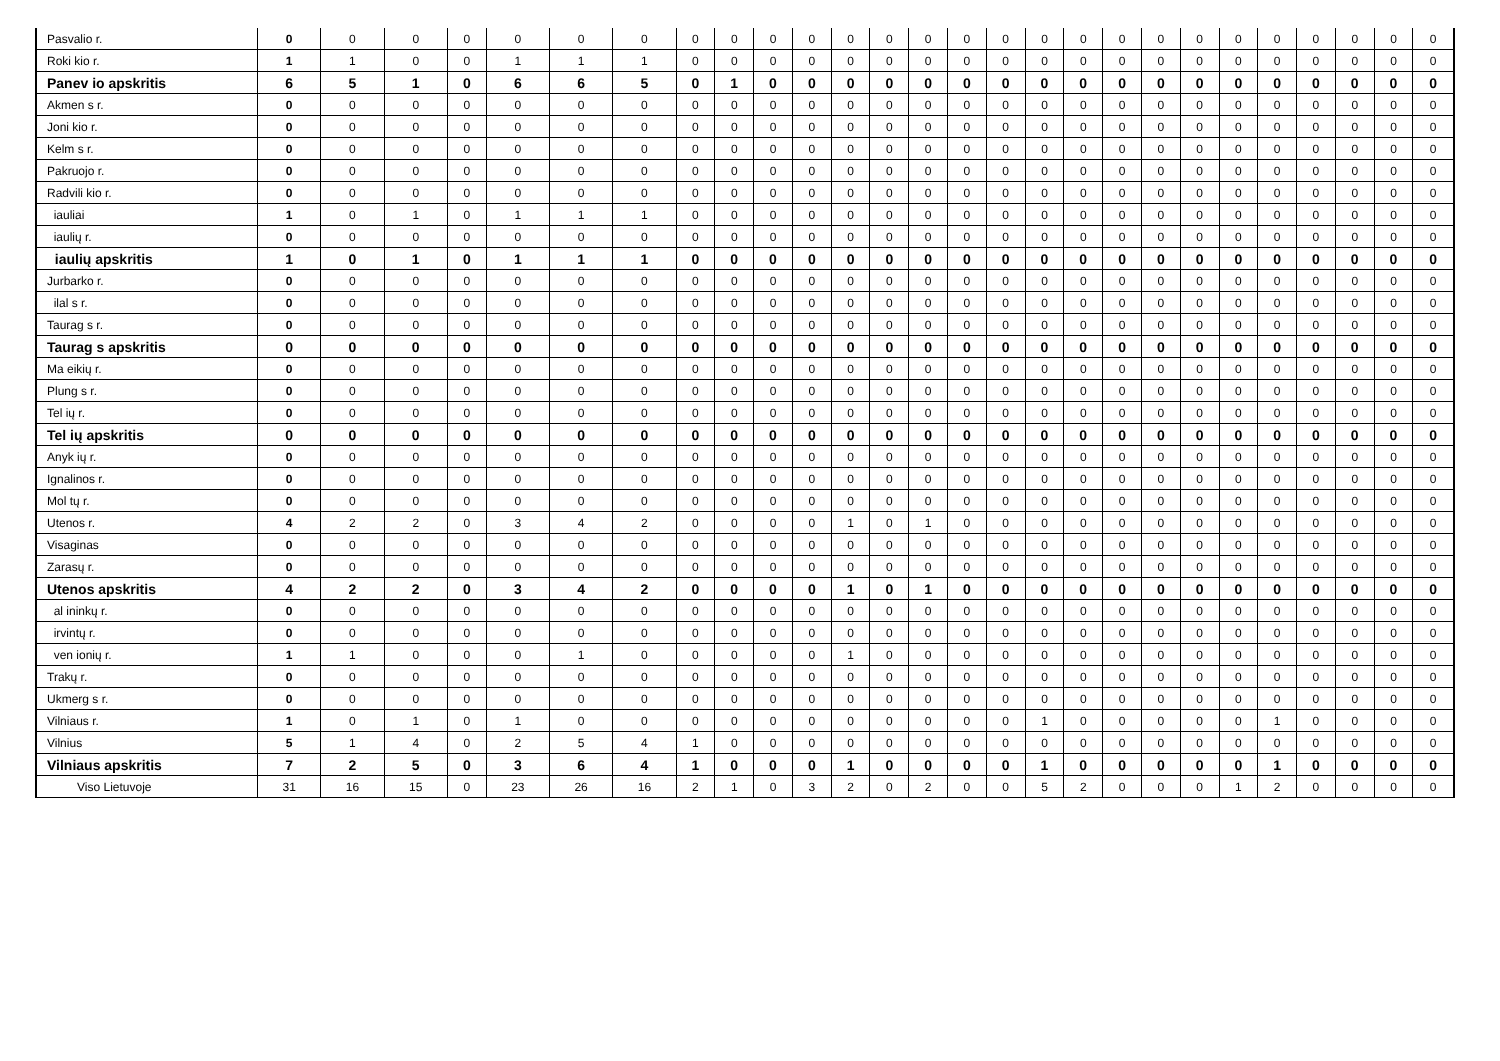| Pasvalio r. | 0 | 0 | 0 | 0 | 0 | 0 | 0 | 0 | 0 | 0 | 0 | 0 | 0 | 0 | 0 | 0 | 0 | 0 | 0 | 0 | 0 | 0 | 0 | 0 | 0 | 0 | 0 |
| Roki kio r. | 1 | 1 | 0 | 0 | 1 | 1 | 1 | 0 | 0 | 0 | 0 | 0 | 0 | 0 | 0 | 0 | 0 | 0 | 0 | 0 | 0 | 0 | 0 | 0 | 0 | 0 | 0 |
| Panev io apskritis | 6 | 5 | 1 | 0 | 6 | 6 | 5 | 0 | 1 | 0 | 0 | 0 | 0 | 0 | 0 | 0 | 0 | 0 | 0 | 0 | 0 | 0 | 0 | 0 | 0 | 0 | 0 |
| Akmen s r. | 0 | 0 | 0 | 0 | 0 | 0 | 0 | 0 | 0 | 0 | 0 | 0 | 0 | 0 | 0 | 0 | 0 | 0 | 0 | 0 | 0 | 0 | 0 | 0 | 0 | 0 | 0 |
| Joni kio r. | 0 | 0 | 0 | 0 | 0 | 0 | 0 | 0 | 0 | 0 | 0 | 0 | 0 | 0 | 0 | 0 | 0 | 0 | 0 | 0 | 0 | 0 | 0 | 0 | 0 | 0 | 0 |
| Kelm s r. | 0 | 0 | 0 | 0 | 0 | 0 | 0 | 0 | 0 | 0 | 0 | 0 | 0 | 0 | 0 | 0 | 0 | 0 | 0 | 0 | 0 | 0 | 0 | 0 | 0 | 0 | 0 |
| Pakruojo r. | 0 | 0 | 0 | 0 | 0 | 0 | 0 | 0 | 0 | 0 | 0 | 0 | 0 | 0 | 0 | 0 | 0 | 0 | 0 | 0 | 0 | 0 | 0 | 0 | 0 | 0 | 0 |
| Radvili kio r. | 0 | 0 | 0 | 0 | 0 | 0 | 0 | 0 | 0 | 0 | 0 | 0 | 0 | 0 | 0 | 0 | 0 | 0 | 0 | 0 | 0 | 0 | 0 | 0 | 0 | 0 | 0 |
| iauliai | 1 | 0 | 1 | 0 | 1 | 1 | 1 | 0 | 0 | 0 | 0 | 0 | 0 | 0 | 0 | 0 | 0 | 0 | 0 | 0 | 0 | 0 | 0 | 0 | 0 | 0 | 0 |
| iaulių r. | 0 | 0 | 0 | 0 | 0 | 0 | 0 | 0 | 0 | 0 | 0 | 0 | 0 | 0 | 0 | 0 | 0 | 0 | 0 | 0 | 0 | 0 | 0 | 0 | 0 | 0 | 0 |
| iaulių apskritis | 1 | 0 | 1 | 0 | 1 | 1 | 1 | 0 | 0 | 0 | 0 | 0 | 0 | 0 | 0 | 0 | 0 | 0 | 0 | 0 | 0 | 0 | 0 | 0 | 0 | 0 | 0 |
| Jurbarko r. | 0 | 0 | 0 | 0 | 0 | 0 | 0 | 0 | 0 | 0 | 0 | 0 | 0 | 0 | 0 | 0 | 0 | 0 | 0 | 0 | 0 | 0 | 0 | 0 | 0 | 0 | 0 |
| ilal s r. | 0 | 0 | 0 | 0 | 0 | 0 | 0 | 0 | 0 | 0 | 0 | 0 | 0 | 0 | 0 | 0 | 0 | 0 | 0 | 0 | 0 | 0 | 0 | 0 | 0 | 0 | 0 |
| Taurag s r. | 0 | 0 | 0 | 0 | 0 | 0 | 0 | 0 | 0 | 0 | 0 | 0 | 0 | 0 | 0 | 0 | 0 | 0 | 0 | 0 | 0 | 0 | 0 | 0 | 0 | 0 | 0 |
| Taurag s apskritis | 0 | 0 | 0 | 0 | 0 | 0 | 0 | 0 | 0 | 0 | 0 | 0 | 0 | 0 | 0 | 0 | 0 | 0 | 0 | 0 | 0 | 0 | 0 | 0 | 0 | 0 | 0 |
| Ma eikių r. | 0 | 0 | 0 | 0 | 0 | 0 | 0 | 0 | 0 | 0 | 0 | 0 | 0 | 0 | 0 | 0 | 0 | 0 | 0 | 0 | 0 | 0 | 0 | 0 | 0 | 0 | 0 |
| Plung s r. | 0 | 0 | 0 | 0 | 0 | 0 | 0 | 0 | 0 | 0 | 0 | 0 | 0 | 0 | 0 | 0 | 0 | 0 | 0 | 0 | 0 | 0 | 0 | 0 | 0 | 0 | 0 |
| Tel ių r. | 0 | 0 | 0 | 0 | 0 | 0 | 0 | 0 | 0 | 0 | 0 | 0 | 0 | 0 | 0 | 0 | 0 | 0 | 0 | 0 | 0 | 0 | 0 | 0 | 0 | 0 | 0 |
| Tel ių apskritis | 0 | 0 | 0 | 0 | 0 | 0 | 0 | 0 | 0 | 0 | 0 | 0 | 0 | 0 | 0 | 0 | 0 | 0 | 0 | 0 | 0 | 0 | 0 | 0 | 0 | 0 | 0 |
| Anyk ių r. | 0 | 0 | 0 | 0 | 0 | 0 | 0 | 0 | 0 | 0 | 0 | 0 | 0 | 0 | 0 | 0 | 0 | 0 | 0 | 0 | 0 | 0 | 0 | 0 | 0 | 0 | 0 |
| Ignalinos r. | 0 | 0 | 0 | 0 | 0 | 0 | 0 | 0 | 0 | 0 | 0 | 0 | 0 | 0 | 0 | 0 | 0 | 0 | 0 | 0 | 0 | 0 | 0 | 0 | 0 | 0 | 0 |
| Mol tų r. | 0 | 0 | 0 | 0 | 0 | 0 | 0 | 0 | 0 | 0 | 0 | 0 | 0 | 0 | 0 | 0 | 0 | 0 | 0 | 0 | 0 | 0 | 0 | 0 | 0 | 0 | 0 |
| Utenos r. | 4 | 2 | 2 | 0 | 3 | 4 | 2 | 0 | 0 | 0 | 0 | 1 | 0 | 1 | 0 | 0 | 0 | 0 | 0 | 0 | 0 | 0 | 0 | 0 | 0 | 0 | 0 |
| Visaginas | 0 | 0 | 0 | 0 | 0 | 0 | 0 | 0 | 0 | 0 | 0 | 0 | 0 | 0 | 0 | 0 | 0 | 0 | 0 | 0 | 0 | 0 | 0 | 0 | 0 | 0 | 0 |
| Zarasų r. | 0 | 0 | 0 | 0 | 0 | 0 | 0 | 0 | 0 | 0 | 0 | 0 | 0 | 0 | 0 | 0 | 0 | 0 | 0 | 0 | 0 | 0 | 0 | 0 | 0 | 0 | 0 |
| Utenos apskritis | 4 | 2 | 2 | 0 | 3 | 4 | 2 | 0 | 0 | 0 | 0 | 1 | 0 | 1 | 0 | 0 | 0 | 0 | 0 | 0 | 0 | 0 | 0 | 0 | 0 | 0 | 0 |
| al ininkų r. | 0 | 0 | 0 | 0 | 0 | 0 | 0 | 0 | 0 | 0 | 0 | 0 | 0 | 0 | 0 | 0 | 0 | 0 | 0 | 0 | 0 | 0 | 0 | 0 | 0 | 0 | 0 |
| irvintų r. | 0 | 0 | 0 | 0 | 0 | 0 | 0 | 0 | 0 | 0 | 0 | 0 | 0 | 0 | 0 | 0 | 0 | 0 | 0 | 0 | 0 | 0 | 0 | 0 | 0 | 0 | 0 |
| ven ionių r. | 1 | 1 | 0 | 0 | 0 | 1 | 0 | 0 | 0 | 0 | 0 | 1 | 0 | 0 | 0 | 0 | 0 | 0 | 0 | 0 | 0 | 0 | 0 | 0 | 0 | 0 | 0 |
| Trakų r. | 0 | 0 | 0 | 0 | 0 | 0 | 0 | 0 | 0 | 0 | 0 | 0 | 0 | 0 | 0 | 0 | 0 | 0 | 0 | 0 | 0 | 0 | 0 | 0 | 0 | 0 | 0 |
| Ukmerg s r. | 0 | 0 | 0 | 0 | 0 | 0 | 0 | 0 | 0 | 0 | 0 | 0 | 0 | 0 | 0 | 0 | 0 | 0 | 0 | 0 | 0 | 0 | 0 | 0 | 0 | 0 | 0 |
| Vilniaus r. | 1 | 0 | 1 | 0 | 1 | 0 | 0 | 0 | 0 | 0 | 0 | 0 | 0 | 0 | 0 | 0 | 1 | 0 | 0 | 0 | 0 | 0 | 1 | 0 | 0 | 0 | 0 |
| Vilnius | 5 | 1 | 4 | 0 | 2 | 5 | 4 | 1 | 0 | 0 | 0 | 0 | 0 | 0 | 0 | 0 | 0 | 0 | 0 | 0 | 0 | 0 | 0 | 0 | 0 | 0 | 0 |
| Vilniaus apskritis | 7 | 2 | 5 | 0 | 3 | 6 | 4 | 1 | 0 | 0 | 0 | 1 | 0 | 0 | 0 | 0 | 1 | 0 | 0 | 0 | 0 | 0 | 1 | 0 | 0 | 0 | 0 |
| Viso Lietuvoje | 31 | 16 | 15 | 0 | 23 | 26 | 16 | 2 | 1 | 0 | 3 | 2 | 0 | 2 | 0 | 0 | 5 | 2 | 0 | 0 | 0 | 1 | 2 | 0 | 0 | 0 | 0 |